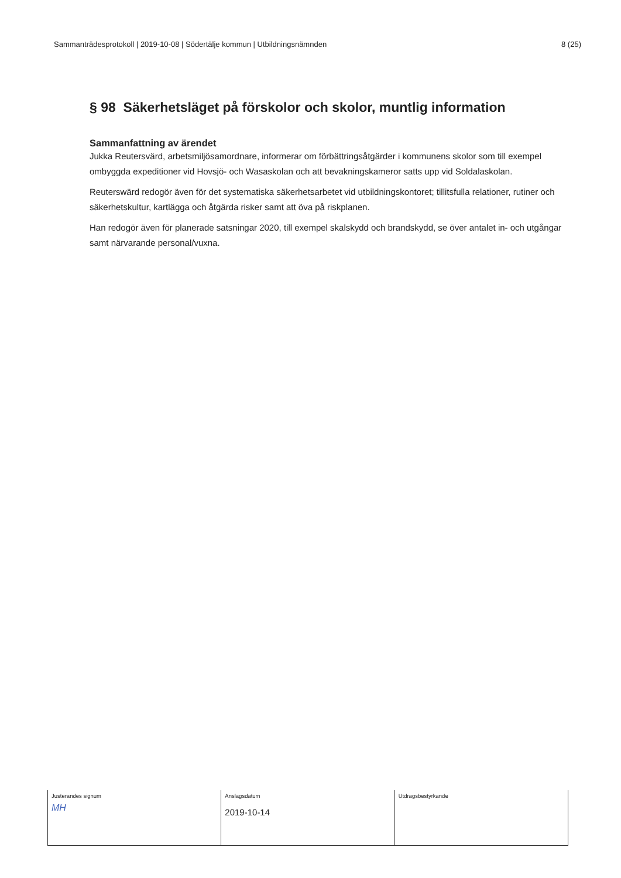Sammanträdesprotokoll | 2019-10-08 | Södertälje kommun | Utbildningsnämnden 8 (25)
§ 98 Säkerhetsläget på förskolor och skolor, muntlig information
Sammanfattning av ärendet
Jukka Reutersvärd, arbetsmiljösamordnare, informerar om förbättringsåtgärder i kommunens skolor som till exempel ombyggda expeditioner vid Hovsjö- och Wasaskolan och att bevakningskameror satts upp vid Soldalaskolan.
Reuterswärd redogör även för det systematiska säkerhetsarbetet vid utbildningskontoret; tillitsfulla relationer, rutiner och säkerhetskultur, kartlägga och åtgärda risker samt att öva på riskplanen.
Han redogör även för planerade satsningar 2020, till exempel skalskydd och brandskydd, se över antalet in- och utgångar samt närvarande personal/vuxna.
| Justerandes signum MH | Anslagsdatum 2019-10-14 | Utdragsbestyrkande |